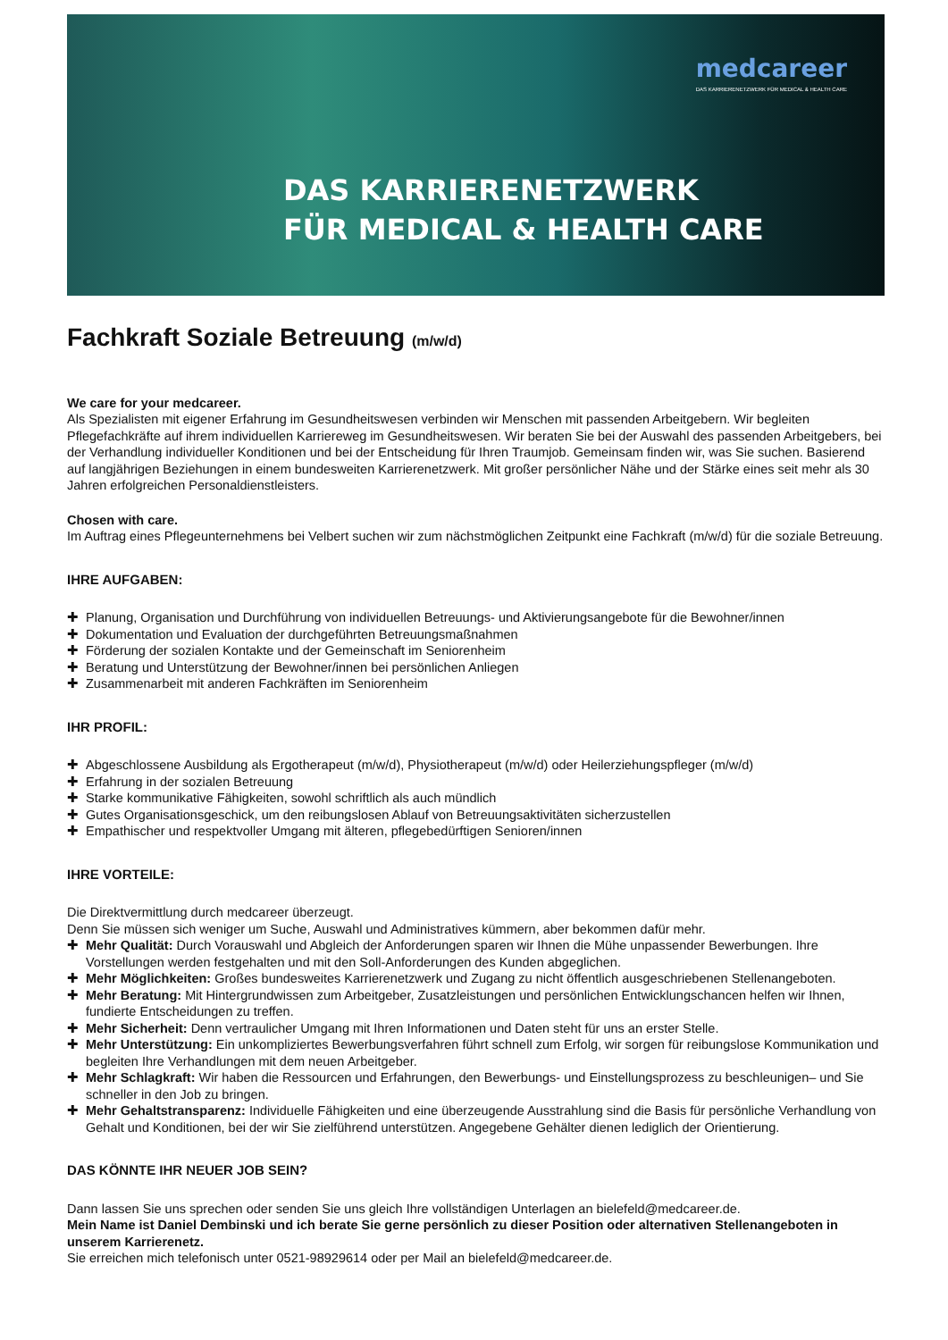medcareer
DAS KARRIERENETZWERK FÜR MEDICAL & HEALTH CARE
DAS KARRIERENETZWERK
FÜR MEDICAL & HEALTH CARE
Fachkraft Soziale Betreuung (m/w/d)
We care for your medcareer.
Als Spezialisten mit eigener Erfahrung im Gesundheitswesen verbinden wir Menschen mit passenden Arbeitgebern. Wir begleiten Pflegefachkräfte auf ihrem individuellen Karriereweg im Gesundheitswesen. Wir beraten Sie bei der Auswahl des passenden Arbeitgebers, bei der Verhandlung individueller Konditionen und bei der Entscheidung für Ihren Traumjob. Gemeinsam finden wir, was Sie suchen. Basierend auf langjährigen Beziehungen in einem bundesweiten Karrierenetzwerk. Mit großer persönlicher Nähe und der Stärke eines seit mehr als 30 Jahren erfolgreichen Personaldienstleisters.
Chosen with care.
Im Auftrag eines Pflegeunternehmens bei Velbert suchen wir zum nächstmöglichen Zeitpunkt eine Fachkraft (m/w/d) für die soziale Betreuung.
IHRE AUFGABEN:
✚ Planung, Organisation und Durchführung von individuellen Betreuungs- und Aktivierungsangebote für die Bewohner/innen
✚ Dokumentation und Evaluation der durchgeführten Betreuungsmaßnahmen
✚ Förderung der sozialen Kontakte und der Gemeinschaft im Seniorenheim
✚ Beratung und Unterstützung der Bewohner/innen bei persönlichen Anliegen
✚ Zusammenarbeit mit anderen Fachkräften im Seniorenheim
IHR PROFIL:
✚ Abgeschlossene Ausbildung als Ergotherapeut (m/w/d), Physiotherapeut (m/w/d) oder Heilerziehungspfleger (m/w/d)
✚ Erfahrung in der sozialen Betreuung
✚ Starke kommunikative Fähigkeiten, sowohl schriftlich als auch mündlich
✚ Gutes Organisationsgeschick, um den reibungslosen Ablauf von Betreuungsaktivitäten sicherzustellen
✚ Empathischer und respektvoller Umgang mit älteren, pflegebedürftigen Senioren/innen
IHRE VORTEILE:
Die Direktvermittlung durch medcareer überzeugt.
Denn Sie müssen sich weniger um Suche, Auswahl und Administratives kümmern, aber bekommen dafür mehr.
✚ Mehr Qualität: Durch Vorauswahl und Abgleich der Anforderungen sparen wir Ihnen die Mühe unpassender Bewerbungen. Ihre Vorstellungen werden festgehalten und mit den Soll-Anforderungen des Kunden abgeglichen.
✚ Mehr Möglichkeiten: Großes bundesweites Karrierenetzwerk und Zugang zu nicht öffentlich ausgeschriebenen Stellenangeboten.
✚ Mehr Beratung: Mit Hintergrundwissen zum Arbeitgeber, Zusatzleistungen und persönlichen Entwicklungschancen helfen wir Ihnen, fundierte Entscheidungen zu treffen.
✚ Mehr Sicherheit: Denn vertraulicher Umgang mit Ihren Informationen und Daten steht für uns an erster Stelle.
✚ Mehr Unterstützung: Ein unkompliziertes Bewerbungsverfahren führt schnell zum Erfolg, wir sorgen für reibungslose Kommunikation und begleiten Ihre Verhandlungen mit dem neuen Arbeitgeber.
✚ Mehr Schlagkraft: Wir haben die Ressourcen und Erfahrungen, den Bewerbungs- und Einstellungsprozess zu beschleunigen– und Sie schneller in den Job zu bringen.
✚ Mehr Gehaltstransparenz: Individuelle Fähigkeiten und eine überzeugende Ausstrahlung sind die Basis für persönliche Verhandlung von Gehalt und Konditionen, bei der wir Sie zielführend unterstützen. Angegebene Gehälter dienen lediglich der Orientierung.
DAS KÖNNTE IHR NEUER JOB SEIN?
Dann lassen Sie uns sprechen oder senden Sie uns gleich Ihre vollständigen Unterlagen an bielefeld@medcareer.de.
Mein Name ist Daniel Dembinski und ich berate Sie gerne persönlich zu dieser Position oder alternativen Stellenangeboten in unserem Karrierenetz.
Sie erreichen mich telefonisch unter 0521-98929614 oder per Mail an bielefeld@medcareer.de.